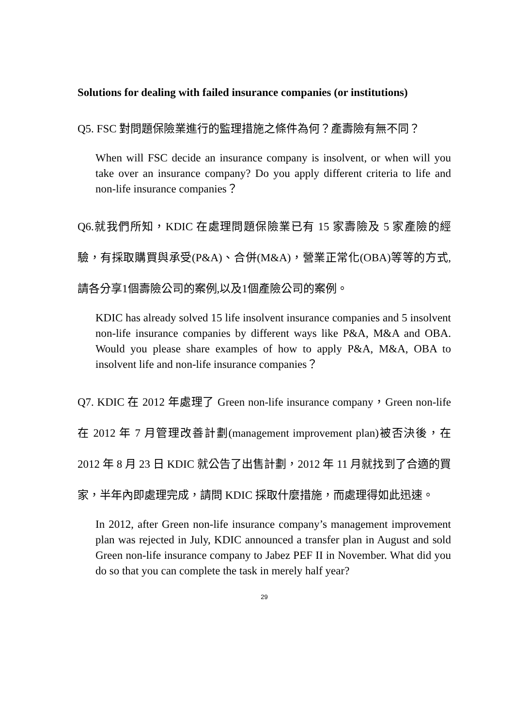Solutions for dealing with failed insurance companies (or institutions)
Q5. FSC 對問題保險業進行的監理措施之條件為何？產壽險有無不同？
When will FSC decide an insurance company is insolvent, or when will you take over an insurance company? Do you apply different criteria to life and non-life insurance companies？
Q6.就我們所知，KDIC 在處理問題保險業已有 15 家壽險及 5 家產險的經驗，有採取購買與承受(P&A)、合併(M&A)，營業正常化(OBA)等等的方式,請各分享1個壽險公司的案例,以及1個產險公司的案例。
KDIC has already solved 15 life insolvent insurance companies and 5 insolvent non-life insurance companies by different ways like P&A, M&A and OBA. Would you please share examples of how to apply P&A, M&A, OBA to insolvent life and non-life insurance companies？
Q7. KDIC 在 2012 年處理了 Green non-life insurance company，Green non-life 在 2012 年 7 月管理改善計劃(management improvement plan)被否決後，在 2012 年 8 月 23 日 KDIC 就公告了出售計劃，2012 年 11 月就找到了合適的買家，半年內即處理完成，請問 KDIC 採取什麼措施，而處理得如此迅速。
In 2012, after Green non-life insurance company’s management improvement plan was rejected in July, KDIC announced a transfer plan in August and sold Green non-life insurance company to Jabez PEF II in November. What did you do so that you can complete the task in merely half year?
29